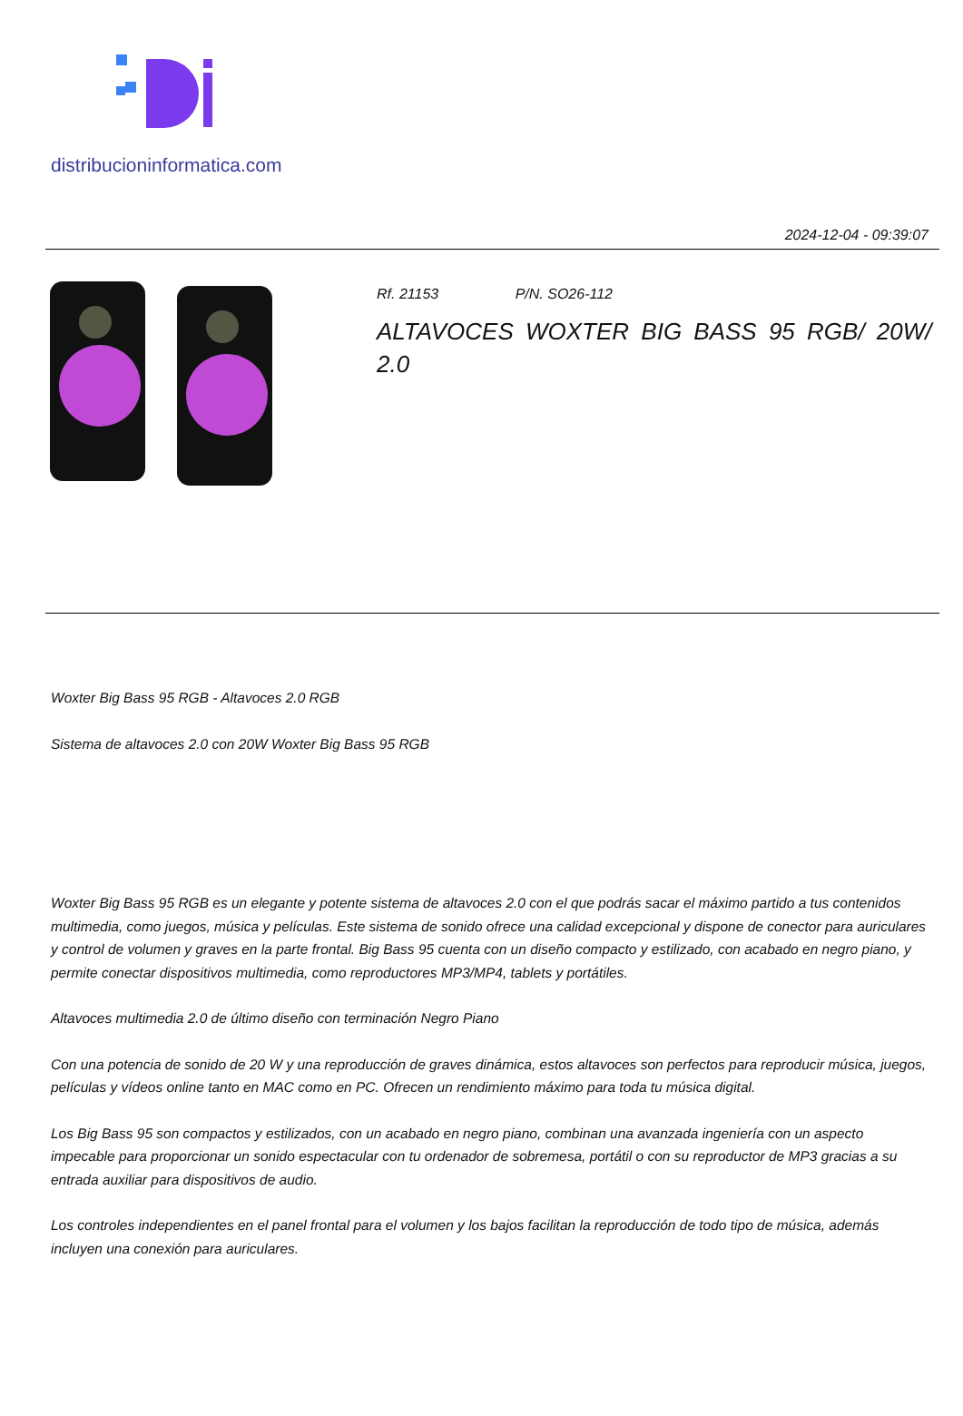distribucioninformatica.com
2024-12-04 - 09:39:07
Rf. 21153 P/N. SO26-112
ALTAVOCES WOXTER BIG BASS 95 RGB/ 20W/
2.0
Woxter Big Bass 95 RGB - Altavoces 2.0 RGB
Sistema de altavoces 2.0 con 20W Woxter Big Bass 95 RGB
Woxter Big Bass 95 RGB es un elegante y potente sistema de altavoces 2.0 con el que podrás sacar el máximo partido a tus contenidos multimedia, como juegos, música y películas. Este sistema de sonido ofrece una calidad excepcional y dispone de conector para auriculares y control de volumen y graves en la parte frontal. Big Bass 95 cuenta con un diseño compacto y estilizado, con acabado en negro piano, y permite conectar dispositivos multimedia, como reproductores MP3/MP4, tablets y portátiles.
Altavoces multimedia 2.0 de último diseño con terminación Negro Piano
Con una potencia de sonido de 20 W y una reproducción de graves dinámica, estos altavoces son perfectos para reproducir música, juegos, películas y vídeos online tanto en MAC como en PC. Ofrecen un rendimiento máximo para toda tu música digital.
Los Big Bass 95 son compactos y estilizados, con un acabado en negro piano, combinan una avanzada ingeniería con un aspecto impecable para proporcionar un sonido espectacular con tu ordenador de sobremesa, portátil o con su reproductor de MP3 gracias a su entrada auxiliar para dispositivos de audio.
Los controles independientes en el panel frontal para el volumen y los bajos facilitan la reproducción de todo tipo de música, además incluyen una conexión para auriculares.